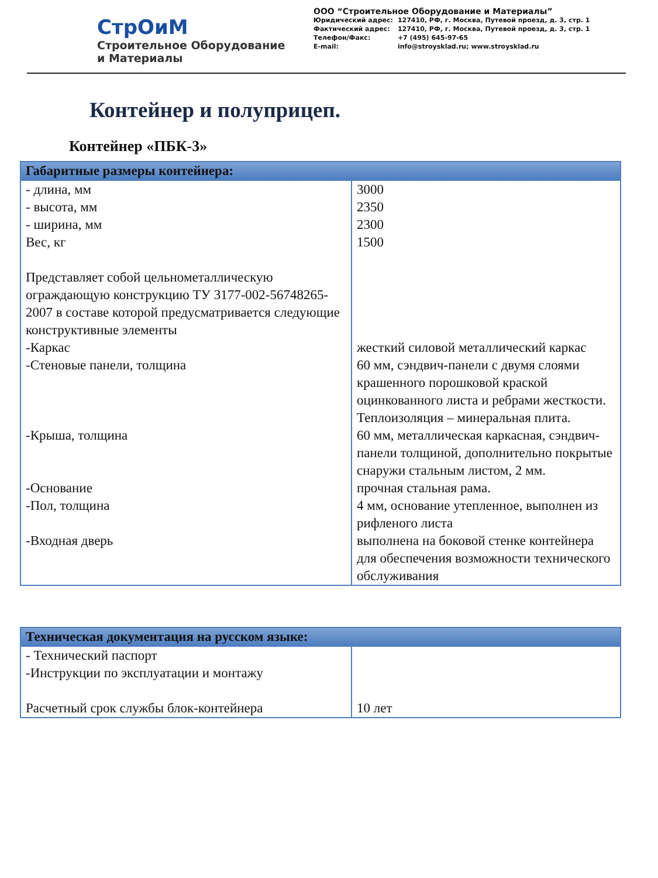СтрОиМ
Строительное Оборудование
и Материалы
ООО “Строительное Оборудование и Материалы”
| Юридический адрес: | 127410, РФ, г. Москва, Путевой проезд, д. 3, стр. 1 |
| Фактический адрес: | 127410, РФ, г. Москва, Путевой проезд, д. 3, стр. 1 |
| Телефон/Факс: | +7 (495) 645-97-65 |
| E-mail: | info@stroysklad.ru; www.stroysklad.ru |
Контейнер и полуприцеп.
Контейнер «ПБК-3»
| Габаритные размеры контейнера: | |
| --- | --- |
| - длина, мм - высота, мм - ширина, мм Вес, кг Представляет собой цельнометаллическую ограждающую конструкцию ТУ 3177-002-56748265-2007 в составе которой предусматривается следующие конструктивные элементы | 3000 2350 2300 1500 |
| -Каркас | жесткий силовой металлический каркас |
| -Стеновые панели, толщина | 60 мм, сэндвич-панели с двумя слоями крашенного порошковой краской оцинкованного листа и ребрами жесткости. Теплоизоляция – минеральная плита. |
| -Крыша, толщина | 60 мм, металлическая каркасная, сэндвич-панели толщиной, дополнительно покрытые снаружи стальным листом, 2 мм. |
| -Основание | прочная стальная рама. |
| -Пол, толщина | 4 мм, основание утепленное, выполнен из рифленого листа |
| -Входная дверь | выполнена на боковой стенке контейнера для обеспечения возможности технического обслуживания |
| Техническая документация на русском языке: | |
| --- | --- |
| - Технический паспорт -Инструкции по эксплуатации и монтажу Расчетный срок службы блок-контейнера | 10 лет |